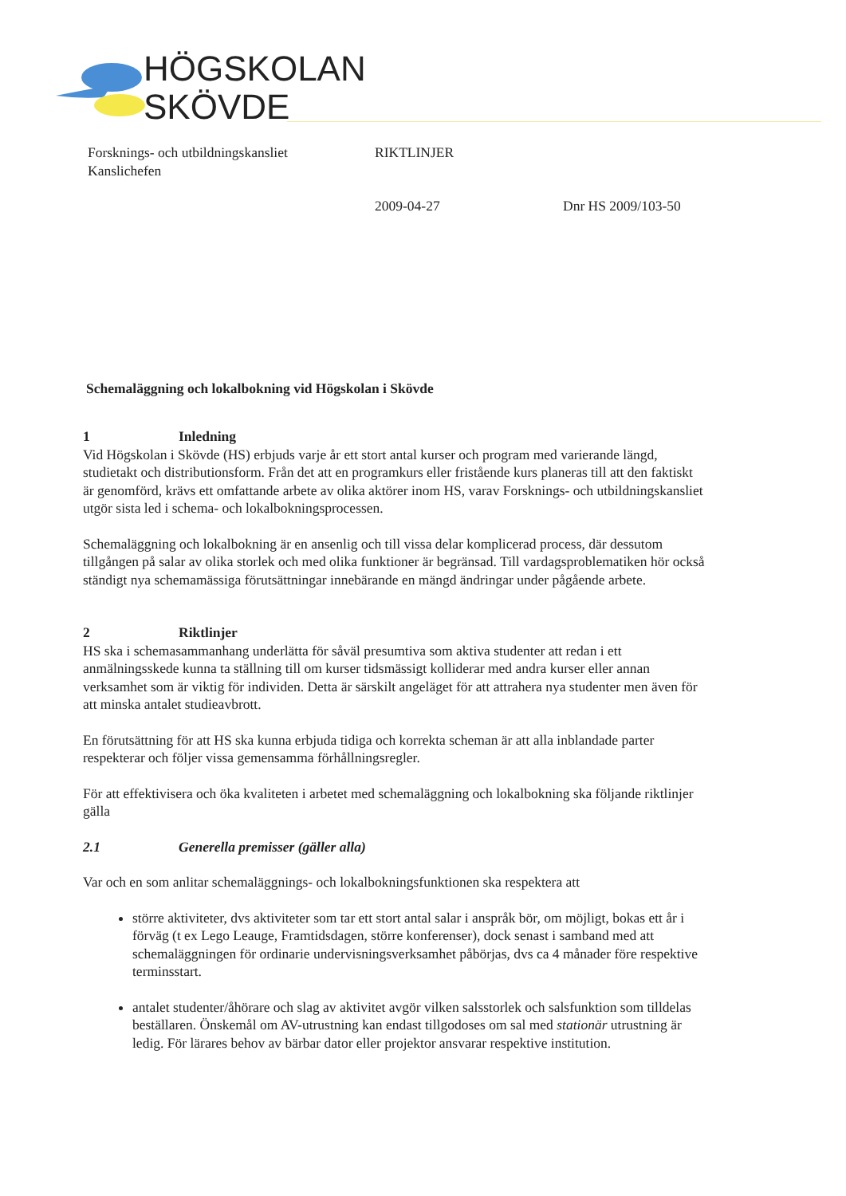HÖGSKOLAN
SKÖVDE
Forsknings- och utbildningskansliet
Kanslichefen
RIKTLINJER
2009-04-27 Dnr HS 2009/103-50
Schemaläggning och lokalbokning vid Högskolan i Skövde
1 Inledning
Vid Högskolan i Skövde (HS) erbjuds varje år ett stort antal kurser och program med varierande längd, studietakt och distributionsform. Från det att en programkurs eller fristående kurs planeras till att den faktiskt är genomförd, krävs ett omfattande arbete av olika aktörer inom HS, varav Forsknings- och utbildningskansliet utgör sista led i schema- och lokalbokningsprocessen.
Schemaläggning och lokalbokning är en ansenlig och till vissa delar komplicerad process, där dessutom tillgången på salar av olika storlek och med olika funktioner är begränsad. Till vardagsproblematiken hör också ständigt nya schemamässiga förutsättningar innebärande en mängd ändringar under pågående arbete.
2 Riktlinjer
HS ska i schemasammanhang underlätta för såväl presumtiva som aktiva studenter att redan i ett anmälningsskede kunna ta ställning till om kurser tidsmässigt kolliderar med andra kurser eller annan verksamhet som är viktig för individen. Detta är särskilt angeläget för att attrahera nya studenter men även för att minska antalet studieavbrott.
En förutsättning för att HS ska kunna erbjuda tidiga och korrekta scheman är att alla inblandade parter respekterar och följer vissa gemensamma förhållningsregler.
För att effektivisera och öka kvaliteten i arbetet med schemaläggning och lokalbokning ska följande riktlinjer gälla
2.1 Generella premisser (gäller alla)
Var och en som anlitar schemaläggnings- och lokalbokningsfunktionen ska respektera att
större aktiviteter, dvs aktiviteter som tar ett stort antal salar i anspråk bör, om möjligt, bokas ett år i förväg (t ex Lego Leauge, Framtidsdagen, större konferenser), dock senast i samband med att schemaläggningen för ordinarie undervisningsverksamhet påbörjas, dvs ca 4 månader före respektive terminsstart.
antalet studenter/åhörare och slag av aktivitet avgör vilken salsstorlek och salsfunktion som tilldelas beställaren. Önskemål om AV-utrustning kan endast tillgodoses om sal med stationär utrustning är ledig. För lärares behov av bärbar dator eller projektor ansvarar respektive institution.